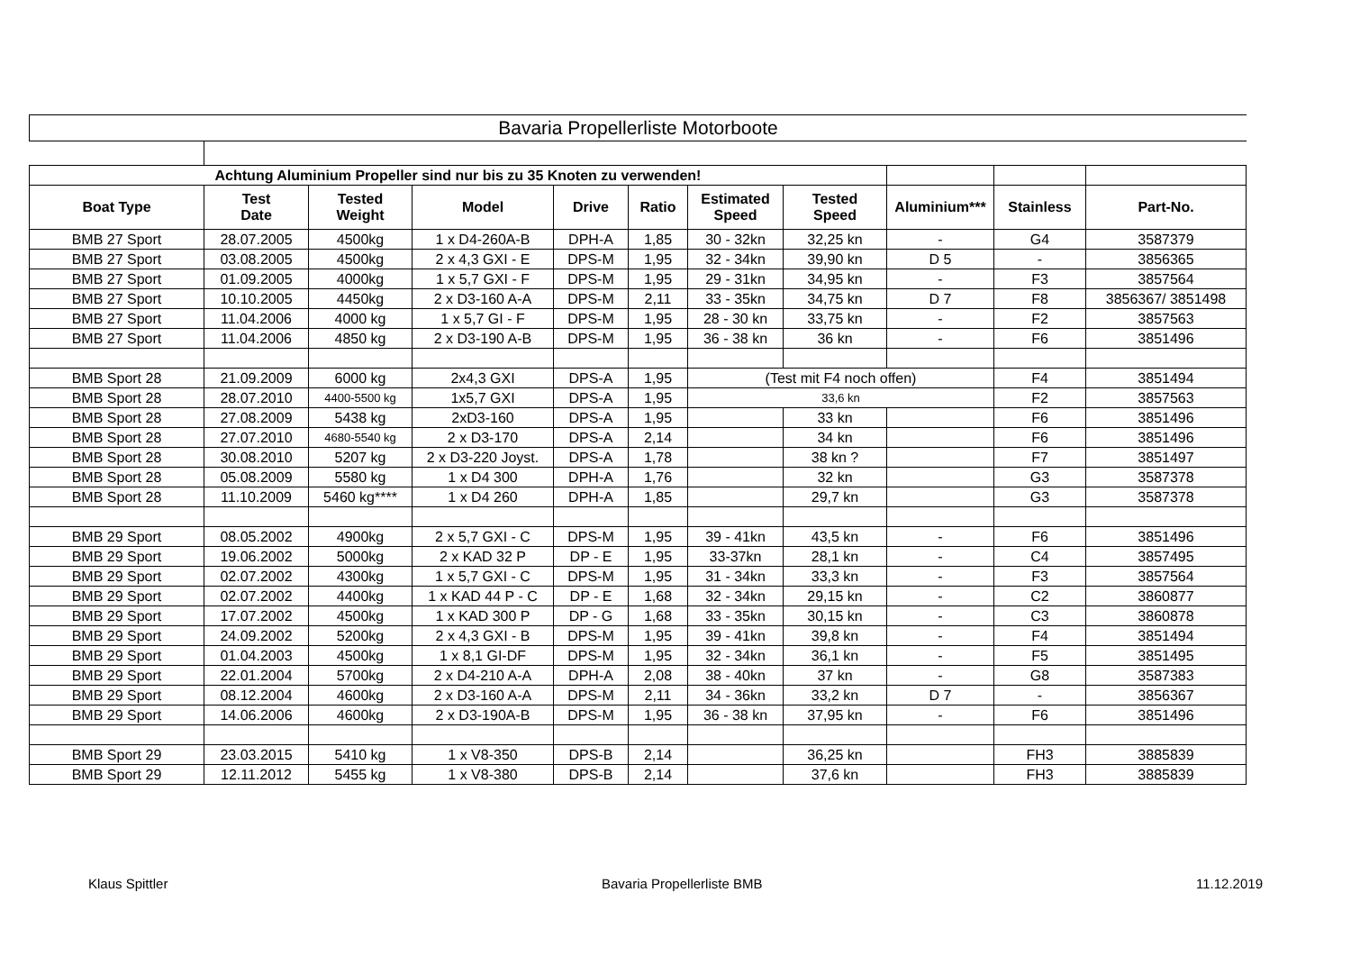Bavaria Propellerliste Motorboote
| Achtung Aluminium Propeller sind nur bis zu 35 Knoten zu verwenden! | | | | | | | | | | |
| Boat Type | Test Date | Tested Weight | Model | Drive | Ratio | Estimated Speed | Tested Speed | Aluminium*** | Stainless | Part-No. |
| BMB 27 Sport | 28.07.2005 | 4500kg | 1 x D4-260A-B | DPH-A | 1,85 | 30 - 32kn | 32,25 kn | - | G4 | 3587379 |
| BMB 27 Sport | 03.08.2005 | 4500kg | 2 x 4,3 GXI - E | DPS-M | 1,95 | 32 - 34kn | 39,90 kn | D 5 | - | 3856365 |
| BMB 27 Sport | 01.09.2005 | 4000kg | 1 x 5,7 GXI - F | DPS-M | 1,95 | 29 - 31kn | 34,95 kn | - | F3 | 3857564 |
| BMB 27 Sport | 10.10.2005 | 4450kg | 2 x D3-160 A-A | DPS-M | 2,11 | 33 - 35kn | 34,75 kn | D 7 | F8 | 3856367/ 3851498 |
| BMB 27 Sport | 11.04.2006 | 4000 kg | 1 x 5,7 GI - F | DPS-M | 1,95 | 28 - 30 kn | 33,75 kn | - | F2 | 3857563 |
| BMB 27 Sport | 11.04.2006 | 4850 kg | 2 x D3-190 A-B | DPS-M | 1,95 | 36 - 38 kn | 36 kn | - | F6 | 3851496 |
| BMB Sport 28 | 21.09.2009 | 6000 kg | 2x4,3 GXI | DPS-A | 1,95 | (Test mit F4 noch offen) | | | F4 | 3851494 |
| BMB Sport 28 | 28.07.2010 | 4400-5500 kg | 1x5,7 GXI | DPS-A | 1,95 | 33,6 kn | | | F2 | 3857563 |
| BMB Sport 28 | 27.08.2009 | 5438 kg | 2xD3-160 | DPS-A | 1,95 | | 33 kn | | F6 | 3851496 |
| BMB Sport 28 | 27.07.2010 | 4680-5540 kg | 2 x D3-170 | DPS-A | 2,14 | | 34 kn | | F6 | 3851496 |
| BMB Sport 28 | 30.08.2010 | 5207 kg | 2 x D3-220 Joyst. | DPS-A | 1,78 | | 38 kn ? | | F7 | 3851497 |
| BMB Sport 28 | 05.08.2009 | 5580 kg | 1 x D4 300 | DPH-A | 1,76 | | 32 kn | | G3 | 3587378 |
| BMB Sport 28 | 11.10.2009 | 5460 kg**** | 1 x D4 260 | DPH-A | 1,85 | | 29,7 kn | | G3 | 3587378 |
| BMB 29 Sport | 08.05.2002 | 4900kg | 2 x 5,7 GXI - C | DPS-M | 1,95 | 39 - 41kn | 43,5 kn | - | F6 | 3851496 |
| BMB 29 Sport | 19.06.2002 | 5000kg | 2 x KAD 32 P | DP - E | 1,95 | 33-37kn | 28,1 kn | - | C4 | 3857495 |
| BMB 29 Sport | 02.07.2002 | 4300kg | 1 x 5,7 GXI - C | DPS-M | 1,95 | 31 - 34kn | 33,3 kn | - | F3 | 3857564 |
| BMB 29 Sport | 02.07.2002 | 4400kg | 1 x KAD 44 P - C | DP - E | 1,68 | 32 - 34kn | 29,15 kn | - | C2 | 3860877 |
| BMB 29 Sport | 17.07.2002 | 4500kg | 1 x KAD 300 P | DP - G | 1,68 | 33 - 35kn | 30,15 kn | - | C3 | 3860878 |
| BMB 29 Sport | 24.09.2002 | 5200kg | 2 x 4,3 GXI - B | DPS-M | 1,95 | 39 - 41kn | 39,8 kn | - | F4 | 3851494 |
| BMB 29 Sport | 01.04.2003 | 4500kg | 1 x 8,1 GI-DF | DPS-M | 1,95 | 32 - 34kn | 36,1 kn | - | F5 | 3851495 |
| BMB 29 Sport | 22.01.2004 | 5700kg | 2 x D4-210 A-A | DPH-A | 2,08 | 38 - 40kn | 37 kn | - | G8 | 3587383 |
| BMB 29 Sport | 08.12.2004 | 4600kg | 2 x D3-160 A-A | DPS-M | 2,11 | 34 - 36kn | 33,2 kn | D 7 | - | 3856367 |
| BMB 29 Sport | 14.06.2006 | 4600kg | 2 x D3-190A-B | DPS-M | 1,95 | 36 - 38 kn | 37,95 kn | - | F6 | 3851496 |
| BMB Sport 29 | 23.03.2015 | 5410 kg | 1 x V8-350 | DPS-B | 2,14 | | 36,25 kn | | FH3 | 3885839 |
| BMB Sport 29 | 12.11.2012 | 5455 kg | 1 x V8-380 | DPS-B | 2,14 | | 37,6 kn | | FH3 | 3885839 |
Klaus Spittler Bavaria Propellerliste BMB 11.12.2019